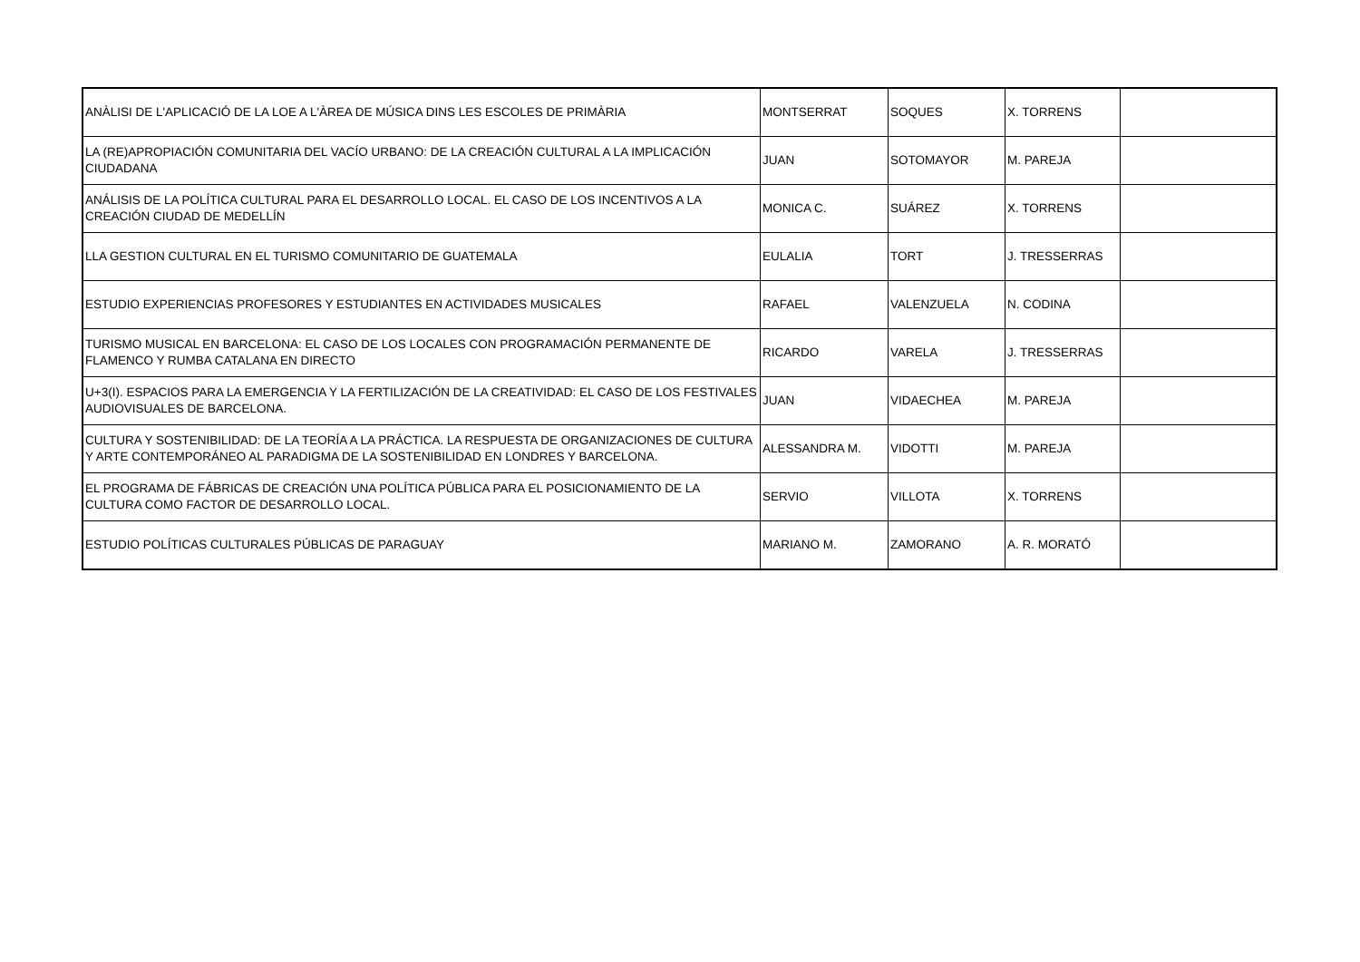| ANÀLISI DE L'APLICACIÓ DE LA LOE A L'ÀREA DE MÚSICA DINS LES ESCOLES DE PRIMÀRIA | MONTSERRAT | SOQUES | X. TORRENS | |
| LA (RE)APROPIACIÓN COMUNITARIA DEL VACÍO URBANO: DE LA CREACIÓN CULTURAL A LA IMPLICACIÓN CIUDADANA | JUAN | SOTOMAYOR | M. PAREJA | |
| ANÁLISIS DE LA POLÍTICA CULTURAL PARA EL DESARROLLO LOCAL. EL CASO DE LOS INCENTIVOS A LA CREACIÓN CIUDAD DE MEDELLÍN | MONICA C. | SUÁREZ | X. TORRENS | |
| LLA GESTION CULTURAL EN EL TURISMO COMUNITARIO DE GUATEMALA | EULALIA | TORT | J. TRESSERRAS | |
| ESTUDIO EXPERIENCIAS PROFESORES Y ESTUDIANTES EN ACTIVIDADES MUSICALES | RAFAEL | VALENZUELA | N. CODINA | |
| TURISMO MUSICAL EN BARCELONA: EL CASO DE LOS LOCALES CON PROGRAMACIÓN PERMANENTE DE FLAMENCO Y RUMBA CATALANA EN DIRECTO | RICARDO | VARELA | J. TRESSERRAS | |
| U+3(I). ESPACIOS PARA LA EMERGENCIA Y LA FERTILIZACIÓN DE LA CREATIVIDAD: EL CASO DE LOS FESTIVALES AUDIOVISUALES DE BARCELONA. | JUAN | VIDAECHEA | M. PAREJA | |
| CULTURA Y SOSTENIBILIDAD: DE LA TEORÍA A LA PRÁCTICA. LA RESPUESTA DE ORGANIZACIONES DE CULTURA Y ARTE CONTEMPORÁNEO AL PARADIGMA DE LA SOSTENIBILIDAD EN LONDRES Y BARCELONA. | ALESSANDRA M. | VIDOTTI | M. PAREJA | |
| EL PROGRAMA DE FÁBRICAS DE CREACIÓN UNA POLÍTICA PÚBLICA PARA EL POSICIONAMIENTO DE LA CULTURA COMO FACTOR DE DESARROLLO LOCAL. | SERVIO | VILLOTA | X. TORRENS | |
| ESTUDIO POLÍTICAS CULTURALES PÚBLICAS DE PARAGUAY | MARIANO M. | ZAMORANO | A. R. MORATÓ | |